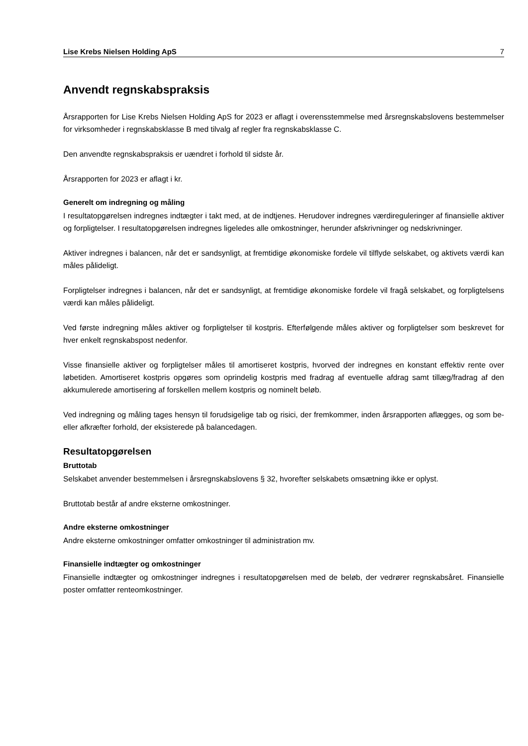Lise Krebs Nielsen Holding ApS 7
Anvendt regnskabspraksis
Årsrapporten for Lise Krebs Nielsen Holding ApS for 2023 er aflagt i overensstemmelse med årsregnskabslovens bestemmelser for virksomheder i regnskabsklasse B med tilvalg af regler fra regnskabsklasse C.
Den anvendte regnskabspraksis er uændret i forhold til sidste år.
Årsrapporten for 2023 er aflagt i kr.
Generelt om indregning og måling
I resultatopgørelsen indregnes indtægter i takt med, at de indtjenes. Herudover indregnes værdireguleringer af finansielle aktiver og forpligtelser. I resultatopgørelsen indregnes ligeledes alle omkostninger, herunder afskrivninger og nedskrivninger.
Aktiver indregnes i balancen, når det er sandsynligt, at fremtidige økonomiske fordele vil tilflyde selskabet, og aktivets værdi kan måles pålideligt.
Forpligtelser indregnes i balancen, når det er sandsynligt, at fremtidige økonomiske fordele vil fragå selskabet, og forpligtelsens værdi kan måles pålideligt.
Ved første indregning måles aktiver og forpligtelser til kostpris. Efterfølgende måles aktiver og forpligtelser som beskrevet for hver enkelt regnskabspost nedenfor.
Visse finansielle aktiver og forpligtelser måles til amortiseret kostpris, hvorved der indregnes en konstant effektiv rente over løbetiden. Amortiseret kostpris opgøres som oprindelig kostpris med fradrag af eventuelle afdrag samt tillæg/fradrag af den akkumulerede amortisering af forskellen mellem kostpris og nominelt beløb.
Ved indregning og måling tages hensyn til forudsigelige tab og risici, der fremkommer, inden årsrapporten aflægges, og som be- eller afkræfter forhold, der eksisterede på balancedagen.
Resultatopgørelsen
Bruttotab
Selskabet anvender bestemmelsen i årsregnskabslovens § 32, hvorefter selskabets omsætning ikke er oplyst.
Bruttotab består af andre eksterne omkostninger.
Andre eksterne omkostninger
Andre eksterne omkostninger omfatter omkostninger til administration mv.
Finansielle indtægter og omkostninger
Finansielle indtægter og omkostninger indregnes i resultatopgørelsen med de beløb, der vedrører regnskabsåret. Finansielle poster omfatter renteomkostninger.